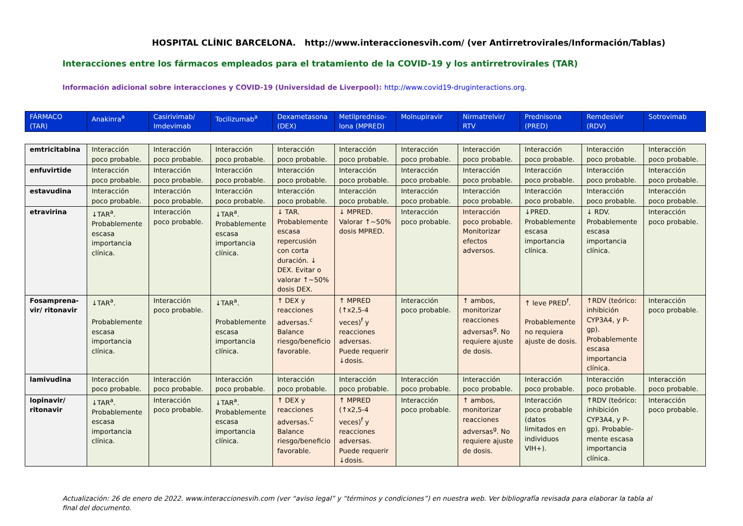HOSPITAL CLÍNIC BARCELONA. http://www.interaccionesvih.com/ (ver Antirretrovirales/Información/Tablas)
Interacciones entre los fármacos empleados para el tratamiento de la COVID-19 y los antirretrovirales (TAR)
Información adicional sobre interacciones y COVID-19 (Universidad de Liverpool): http://www.covid19-druginteractions.org.
| FÁRMACO (TAR) | Anakinra<sup>a</sup> | Casirivimab/ Imdevimab | Tocilizumab<sup>a</sup> | Dexametasona (DEX) | Metilpredniso-lona (MPRED) | Molnupiravir | Nirmatrelvir/ RTV | Prednisona (PRED) | Remdesivir (RDV) | Sotrovimab |
| --- | --- | --- | --- | --- | --- | --- | --- | --- | --- | --- |
| emtricitabina | Interacción poco probable. | Interacción poco probable. | Interacción poco probable. | Interacción poco probable. | Interacción poco probable. | Interacción poco probable. | Interacción poco probable. | Interacción poco probable. | Interacción poco probable. | Interacción poco probable. |
| enfuvirtide | Interacción poco probable. | Interacción poco probable. | Interacción poco probable. | Interacción poco probable. | Interacción poco probable. | Interacción poco probable. | Interacción poco probable. | Interacción poco probable. | Interacción poco probable. | Interacción poco probable. |
| estavudina | Interacción poco probable. | Interacción poco probable. | Interacción poco probable. | Interacción poco probable. | Interacción poco probable. | Interacción poco probable. | Interacción poco probable. | Interacción poco probable. | Interacción poco probable. | Interacción poco probable. |
| etravirina | ↓TAR<sup>a</sup>. Probablemente escasa importancia clínica. | Interacción poco probable. | ↓TAR<sup>a</sup>. Probablemente escasa importancia clínica. | ↓ TAR. Probablemente escasa repercusión con corta duración. ↓ DEX. Evitar o valorar ↑~50% dosis DEX. | ↓ MPRED. Valorar ↑~50% dosis MPRED. | Interacción poco probable. | Interacción poco probable. Monitorizar efectos adversos. | ↓PRED. Probablemente escasa importancia clínica. | ↓ RDV. Probablemente escasa importancia clínica. | Interacción poco probable. |
| Fosamprena-vir/ ritonavir | ↓TAR<sup>a</sup>. Probablemente escasa importancia clínica. | Interacción poco probable. | ↓TAR<sup>a</sup>. Probablemente escasa importancia clínica. | ↑ DEX y reacciones adversas.<sup>c</sup> Balance riesgo/beneficio favorable. | ↑ MPRED (↑x2,5-4 veces)<sup>f</sup> y reacciones adversas. Puede requerir ↓dosis. | Interacción poco probable. | ↑ ambos, monitorizar reacciones adversas<sup>g</sup>. No requiere ajuste de dosis. | ↑ leve PRED<sup>f</sup>. Probablemente no requiera ajuste de dosis. | ↑RDV (teórico: inhibición CYP3A4, y P-gp). Probablemente escasa importancia clínica. | Interacción poco probable. |
| lamivudina | Interacción poco probable. | Interacción poco probable. | Interacción poco probable. | Interacción poco probable. | Interacción poco probable. | Interacción poco probable. | Interacción poco probable. | Interacción poco probable. | Interacción poco probable. | Interacción poco probable. |
| lopinavir/ ritonavir | ↓TAR<sup>a</sup>. Probablemente escasa importancia clínica. | Interacción poco probable. | ↓TAR<sup>a</sup>. Probablemente escasa importancia clínica. | ↑ DEX y reacciones adversas.<sup>C</sup> Balance riesgo/beneficio favorable. | ↑ MPRED (↑x2,5-4 veces)<sup>f</sup> y reacciones adversas. Puede requerir ↓dosis. | Interacción poco probable. | ↑ ambos, monitorizar reacciones adversas<sup>g</sup>. No requiere ajuste de dosis. | Interacción poco probable (datos limitados en individuos VIH+). | ↑RDV (teórico: inhibición CYP3A4, y P-gp). Probable-mente escasa importancia clínica. | Interacción poco probable. |
Actualización: 26 de enero de 2022. www.interaccionesvih.com (ver “aviso legal” y “términos y condiciones”) en nuestra web. Ver bibliografía revisada para elaborar la tabla al final del documento.